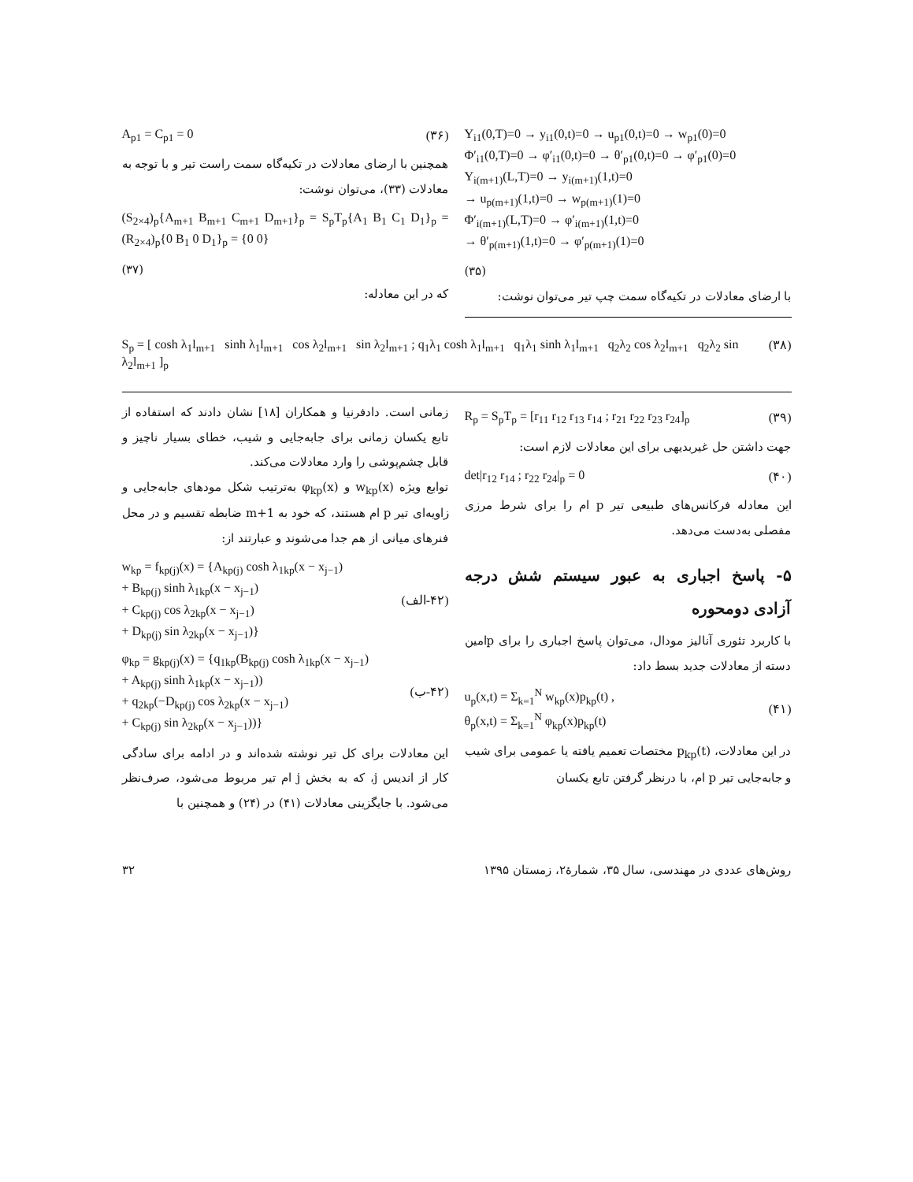Y<sub>i1</sub>(0,T)=0 → y<sub>i1</sub>(0,t)=0 → u<sub>p1</sub>(0,t)=0 → w<sub>p1</sub>(0)=0
Φ′<sub>i1</sub>(0,T)=0 → φ′<sub>i1</sub>(0,t)=0 → θ′<sub>p1</sub>(0,t)=0 → φ′<sub>p1</sub>(0)=0
Y<sub>i(m+1)</sub>(L,T)=0 → y<sub>i(m+1)</sub>(1,t)=0
→ u<sub>p(m+1)</sub>(1,t)=0 → w<sub>p(m+1)</sub>(1)=0
Φ′<sub>i(m+1)</sub>(L,T)=0 → φ′<sub>i(m+1)</sub>(1,t)=0
→ θ′<sub>p(m+1)</sub>(1,t)=0 → φ′<sub>p(m+1)</sub>(1)=0
(۳۵)
با ارضای معادلات در تکیه‌گاه سمت چپ تیر می‌توان نوشت:
A<sub>p1</sub> = C<sub>p1</sub> = 0 (۳۶)
همچنین با ارضای معادلات در تکیه‌گاه سمت راست تیر و با توجه به معادلات (۳۳)، می‌توان نوشت:
(S<sub>2×4</sub>)<sub>p</sub>{A<sub>m+1</sub> B<sub>m+1</sub> C<sub>m+1</sub> D<sub>m+1</sub>}<sub>p</sub> = S<sub>p</sub>T<sub>p</sub>{A<sub>1</sub> B<sub>1</sub> C<sub>1</sub> D<sub>1</sub>}<sub>p</sub> = (R<sub>2×4</sub>)<sub>p</sub>{0 B<sub>1</sub> 0 D<sub>1</sub>}<sub>p</sub> = {0 0}
(۳۷)
که در این معادله:
S<sub>p</sub> = [ cosh λ<sub>1</sub>l<sub>m+1</sub> sinh λ<sub>1</sub>l<sub>m+1</sub> cos λ<sub>2</sub>l<sub>m+1</sub> sin λ<sub>2</sub>l<sub>m+1</sub> ; q<sub>1</sub>λ<sub>1</sub> cosh λ<sub>1</sub>l<sub>m+1</sub> q<sub>1</sub>λ<sub>1</sub> sinh λ<sub>1</sub>l<sub>m+1</sub> q<sub>2</sub>λ<sub>2</sub> cos λ<sub>2</sub>l<sub>m+1</sub> q<sub>2</sub>λ<sub>2</sub> sin λ<sub>2</sub>l<sub>m+1</sub> ]<sub>p</sub> (۳۸)
R<sub>p</sub> = S<sub>p</sub>T<sub>p</sub> = [r<sub>11</sub> r<sub>12</sub> r<sub>13</sub> r<sub>14</sub> ; r<sub>21</sub> r<sub>22</sub> r<sub>23</sub> r<sub>24</sub>]<sub>p</sub> (۳۹)
جهت داشتن حل غیربدیهی برای این معادلات لازم است:
det|r<sub>12</sub> r<sub>14</sub> ; r<sub>22</sub> r<sub>24</sub>|<sub>p</sub> = 0 (۴۰)
این معادله فرکانس‌های طبیعی تیر p ام را برای شرط مرزی مفصلی به‌دست می‌دهد.
۵- پاسخ اجباری به عبور سیستم شش درجه آزادی دومحوره
با کاربرد تئوری آنالیز مودال، می‌توان پاسخ اجباری را برای pامین دسته از معادلات جدید بسط داد:
u<sub>p</sub>(x,t) = Σ<sub>k=1</sub><sup>N</sup> w<sub>kp</sub>(x)p<sub>kp</sub>(t) ,
θ<sub>p</sub>(x,t) = Σ<sub>k=1</sub><sup>N</sup> φ<sub>kp</sub>(x)p<sub>kp</sub>(t) (۴۱)
در این معادلات، p<sub>kp</sub>(t) مختصات تعمیم یافته یا عمومی برای شیب و جابه‌جایی تیر p ام، با درنظر گرفتن تابع یکسان
زمانی است. دادفرنیا و همکاران [۱۸] نشان دادند که استفاده از تابع یکسان زمانی برای جابه‌جایی و شیب، خطای بسیار ناچیز و قابل چشم‌پوشی را وارد معادلات می‌کند.
توابع ویژه w<sub>kp</sub>(x) و φ<sub>kp</sub>(x) به‌ترتیب شکل مودهای جابه‌جایی و زاویه‌ای تیر p ام هستند، که خود به m+1 ضابطه تقسیم و در محل فنرهای میانی از هم جدا می‌شوند و عبارتند از:
w<sub>kp</sub> = f<sub>kp(j)</sub>(x) = {A<sub>kp(j)</sub> cosh λ<sub>1kp</sub>(x − x<sub>j−1</sub>)
+ B<sub>kp(j)</sub> sinh λ<sub>1kp</sub>(x − x<sub>j−1</sub>)
+ C<sub>kp(j)</sub> cos λ<sub>2kp</sub>(x − x<sub>j−1</sub>)
+ D<sub>kp(j)</sub> sin λ<sub>2kp</sub>(x − x<sub>j−1</sub>)} (۴۲-الف)
φ<sub>kp</sub> = g<sub>kp(j)</sub>(x) = {q<sub>1kp</sub>(B<sub>kp(j)</sub> cosh λ<sub>1kp</sub>(x − x<sub>j−1</sub>)
+ A<sub>kp(j)</sub> sinh λ<sub>1kp</sub>(x − x<sub>j−1</sub>))
+ q<sub>2kp</sub>(−D<sub>kp(j)</sub> cos λ<sub>2kp</sub>(x − x<sub>j−1</sub>)
+ C<sub>kp(j)</sub> sin λ<sub>2kp</sub>(x − x<sub>j−1</sub>))} (۴۲-ب)
این معادلات برای کل تیر نوشته شده‌اند و در ادامه برای سادگی کار از اندیس j، که به بخش j ام تیر مربوط می‌شود، صرف‌نظر می‌شود. با جایگزینی معادلات (۴۱) در (۲۴) و همچنین با
۳۲ روش‌های عددی در مهندسی، سال ۳۵، شمارهٔ۲، زمستان ۱۳۹۵